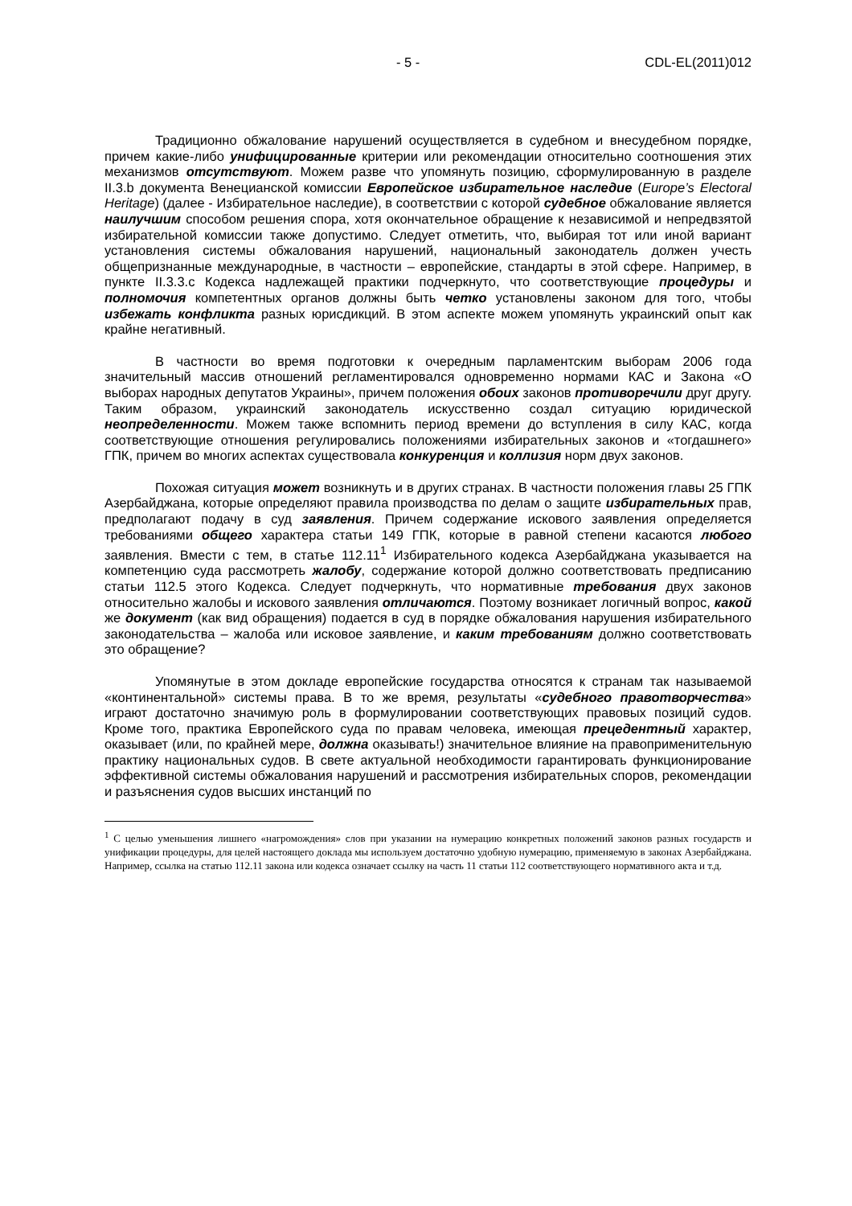- 5 - CDL-EL(2011)012
Традиционно обжалование нарушений осуществляется в судебном и внесудебном порядке, причем какие-либо унифицированные критерии или рекомендации относительно соотношения этих механизмов отсутствуют. Можем разве что упомянуть позицию, сформулированную в разделе II.3.b документа Венецианской комиссии Европейское избирательное наследие (Europe’s Electoral Heritage) (далее - Избирательное наследие), в соответствии с которой судебное обжалование является наилучшим способом решения спора, хотя окончательное обращение к независимой и непредвзятой избирательной комиссии также допустимо. Следует отметить, что, выбирая тот или иной вариант установления системы обжалования нарушений, национальный законодатель должен учесть общепризнанные международные, в частности – европейские, стандарты в этой сфере. Например, в пункте II.3.3.c Кодекса надлежащей практики подчеркнуто, что соответствующие процедуры и полномочия компетентных органов должны быть четко установлены законом для того, чтобы избежать конфликта разных юрисдикций. В этом аспекте можем упомянуть украинский опыт как крайне негативный.
В частности во время подготовки к очередным парламентским выборам 2006 года значительный массив отношений регламентировался одновременно нормами КАС и Закона «О выборах народных депутатов Украины», причем положения обоих законов противоречили друг другу. Таким образом, украинский законодатель искусственно создал ситуацию юридической неопределенности. Можем также вспомнить период времени до вступления в силу КАС, когда соответствующие отношения регулировались положениями избирательных законов и «тогдашнего» ГПК, причем во многих аспектах существовала конкуренция и коллизия норм двух законов.
Похожая ситуация может возникнуть и в других странах. В частности положения главы 25 ГПК Азербайджана, которые определяют правила производства по делам о защите избирательных прав, предполагают подачу в суд заявления. Причем содержание искового заявления определяется требованиями общего характера статьи 149 ГПК, которые в равной степени касаются любого заявления. Вмести с тем, в статье 112.11<sup>1</sup> Избирательного кодекса Азербайджана указывается на компетенцию суда рассмотреть жалобу, содержание которой должно соответствовать предписанию статьи 112.5 этого Кодекса. Следует подчеркнуть, что нормативные требования двух законов относительно жалобы и искового заявления отличаются. Поэтому возникает логичный вопрос, какой же документ (как вид обращения) подается в суд в порядке обжалования нарушения избирательного законодательства – жалоба или исковое заявление, и каким требованиям должно соответствовать это обращение?
Упомянутые в этом докладе европейские государства относятся к странам так называемой «континентальной» системы права. В то же время, результаты «судебного правотворчества» играют достаточно значимую роль в формулировании соответствующих правовых позиций судов. Кроме того, практика Европейского суда по правам человека, имеющая прецедентный характер, оказывает (или, по крайней мере, должна оказывать!) значительное влияние на правоприменительную практику национальных судов. В свете актуальной необходимости гарантировать функционирование эффективной системы обжалования нарушений и рассмотрения избирательных споров, рекомендации и разъяснения судов высших инстанций по
<sup>1</sup> С целью уменьшения лишнего «нагромождения» слов при указании на нумерацию конкретных положений законов разных государств и унификации процедуры, для целей настоящего доклада мы используем достаточно удобную нумерацию, применяемую в законах Азербайджана. Например, ссылка на статью 112.11 закона или кодекса означает ссылку на часть 11 статьи 112 соответствующего нормативного акта и т.д.